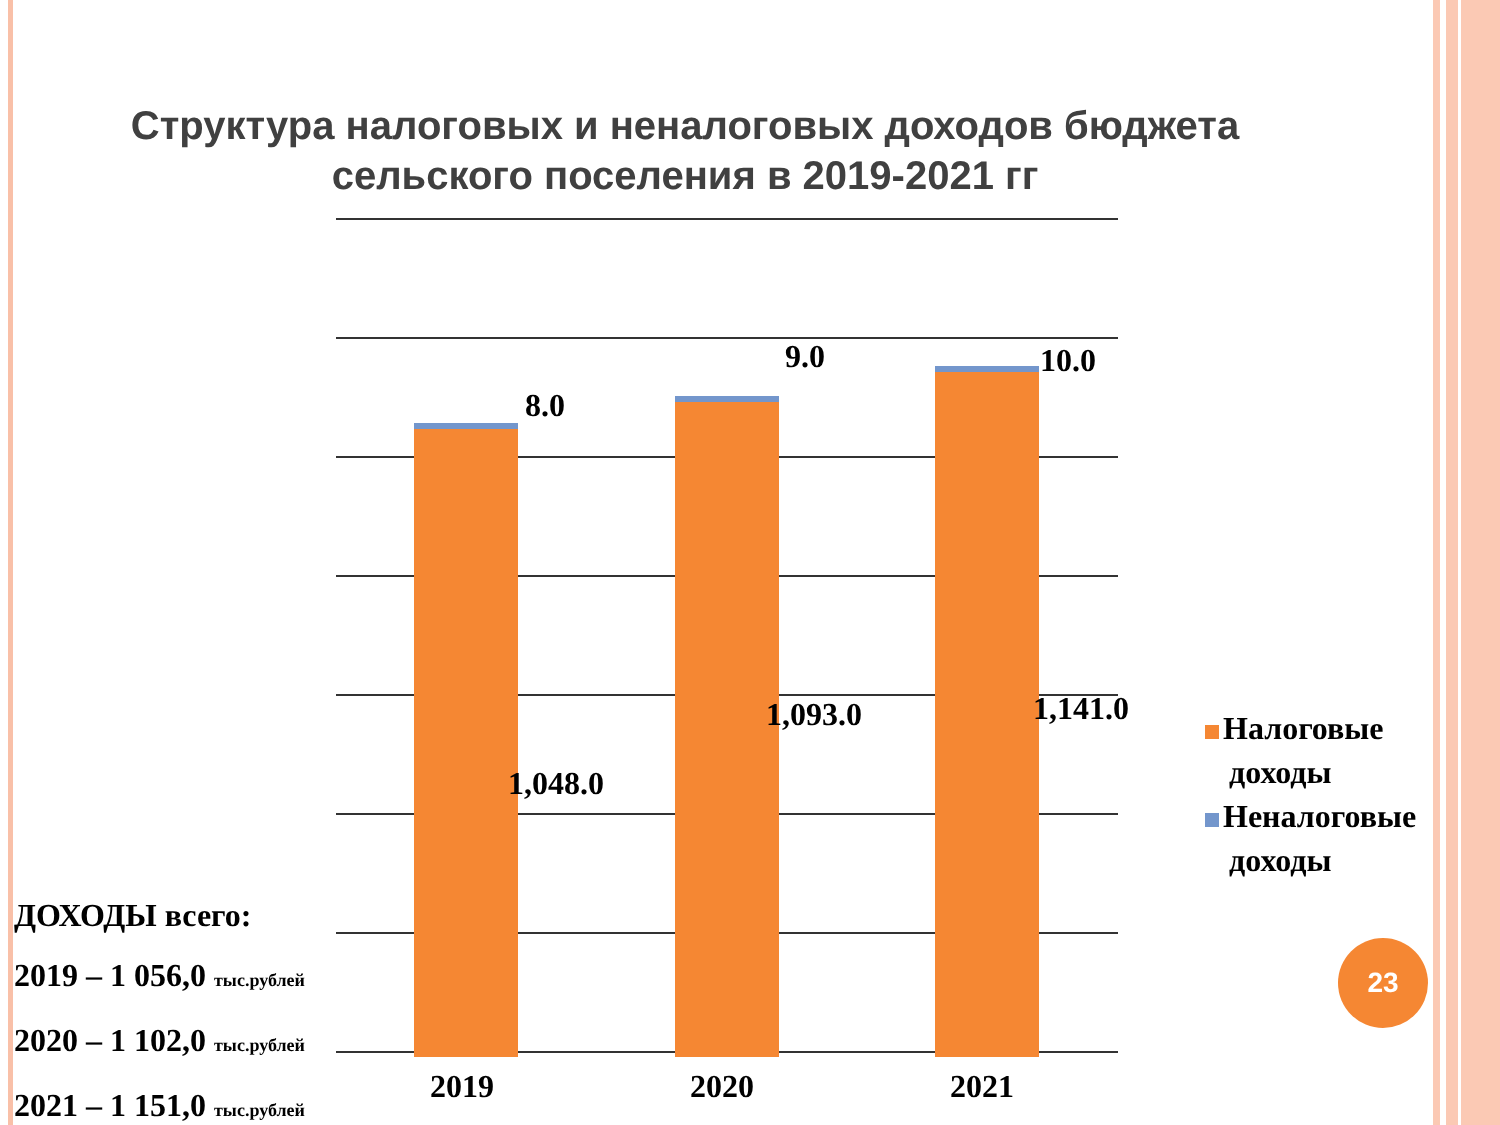Структура налоговых и неналоговых доходов бюджета сельского поселения в 2019-2021 гг
8.0
9.0 10.0
1,048.0
1,093.0 1,141.0
2019 2020 2021
Налоговые
доходы
Неналоговые
доходы
ДОХОДЫ всего:
2019 – 1 056,0 тыс.рублей
2020 – 1 102,0 тыс.рублей
2021 – 1 151,0 тыс.рублей
23